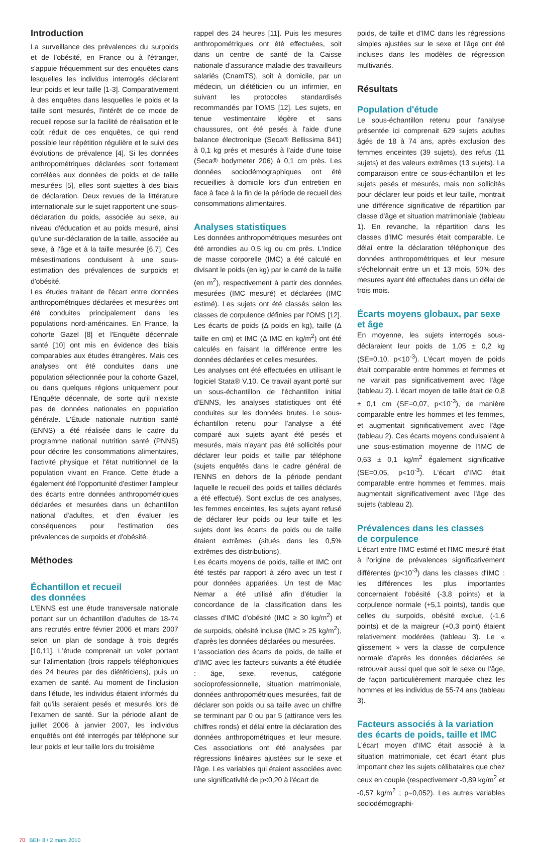Introduction
La surveillance des prévalences du surpoids et de l'obésité, en France ou à l'étranger, s'appuie fréquemment sur des enquêtes dans lesquelles les individus interrogés déclarent leur poids et leur taille [1-3]. Comparativement à des enquêtes dans lesquelles le poids et la taille sont mesurés, l'intérêt de ce mode de recueil repose sur la facilité de réalisation et le coût réduit de ces enquêtes, ce qui rend possible leur répétition régulière et le suivi des évolutions de prévalence [4]. Si les données anthropométriques déclarées sont fortement corrélées aux données de poids et de taille mesurées [5], elles sont sujettes à des biais de déclaration. Deux revues de la littérature internationale sur le sujet rapportent une sous-déclaration du poids, associée au sexe, au niveau d'éducation et au poids mesuré, ainsi qu'une sur-déclaration de la taille, associée au sexe, à l'âge et à la taille mesurée [6,7]. Ces mésestimations conduisent à une sous-estimation des prévalences de surpoids et d'obésité.
Les études traitant de l'écart entre données anthropométriques déclarées et mesurées ont été conduites principalement dans les populations nord-américaines. En France, la cohorte Gazel [8] et l'Enquête décennale santé [10] ont mis en évidence des biais comparables aux études étrangères. Mais ces analyses ont été conduites dans une population sélectionnée pour la cohorte Gazel, ou dans quelques régions uniquement pour l'Enquête décennale, de sorte qu'il n'existe pas de données nationales en population générale. L'Étude nationale nutrition santé (ENNS) a été réalisée dans le cadre du programme national nutrition santé (PNNS) pour décrire les consommations alimentaires, l'activité physique et l'état nutritionnel de la population vivant en France. Cette étude a également été l'opportunité d'estimer l'ampleur des écarts entre données anthropométriques déclarées et mesurées dans un échantillon national d'adultes, et d'en évaluer les conséquences pour l'estimation des prévalences de surpoids et d'obésité.
Méthodes
Échantillon et recueil
des données
L'ENNS est une étude transversale nationale portant sur un échantillon d'adultes de 18-74 ans recrutés entre février 2006 et mars 2007 selon un plan de sondage à trois degrés [10,11]. L'étude comprenait un volet portant sur l'alimentation (trois rappels téléphoniques des 24 heures par des diététiciens), puis un examen de santé. Au moment de l'inclusion dans l'étude, les individus étaient informés du fait qu'ils seraient pesés et mesurés lors de l'examen de santé. Sur la période allant de juillet 2006 à janvier 2007, les individus enquêtés ont été interrogés par téléphone sur leur poids et leur taille lors du troisième
rappel des 24 heures [11]. Puis les mesures anthropométriques ont été effectuées, soit dans un centre de santé de la Caisse nationale d'assurance maladie des travailleurs salariés (CnamTS), soit à domicile, par un médecin, un diététicien ou un infirmier, en suivant les protocoles standardisés recommandés par l'OMS [12]. Les sujets, en tenue vestimentaire légère et sans chaussures, ont été pesés à l'aide d'une balance électronique (Seca® Bellissima 841) à 0,1 kg près et mesurés à l'aide d'une toise (Seca® bodymeter 206) à 0,1 cm près. Les données sociodémographiques ont été recueillies à domicile lors d'un entretien en face à face à la fin de la période de recueil des consommations alimentaires.
Analyses statistiques
Les données anthropométriques mesurées ont été arrondies au 0,5 kg ou cm près. L'indice de masse corporelle (IMC) a été calculé en divisant le poids (en kg) par le carré de la taille (en m<sup>2</sup>), respectivement à partir des données mesurées (IMC mesuré) et déclarées (IMC estimé). Les sujets ont été classés selon les classes de corpulence définies par l'OMS [12]. Les écarts de poids (Δ poids en kg), taille (Δ taille en cm) et IMC (Δ IMC en kg/m<sup>2</sup>) ont été calculés en faisant la différence entre les données déclarées et celles mesurées.
Les analyses ont été effectuées en utilisant le logiciel Stata® V.10. Ce travail ayant porté sur un sous-échantillon de l'échantillon initial d'ENNS, les analyses statistiques ont été conduites sur les données brutes. Le sous-échantillon retenu pour l'analyse a été comparé aux sujets ayant été pesés et mesurés, mais n'ayant pas été sollicités pour déclarer leur poids et taille par téléphone (sujets enquêtés dans le cadre général de l'ENNS en dehors de la période pendant laquelle le recueil des poids et tailles déclarés a été effectué). Sont exclus de ces analyses, les femmes enceintes, les sujets ayant refusé de déclarer leur poids ou leur taille et les sujets dont les écarts de poids ou de taille étaient extrêmes (situés dans les 0,5% extrêmes des distributions).
Les écarts moyens de poids, taille et IMC ont été testés par rapport à zéro avec un test t pour données appariées. Un test de Mac Nemar a été utilisé afin d'étudier la concordance de la classification dans les classes d'IMC d'obésité (IMC ≥ 30 kg/m<sup>2</sup>) et de surpoids, obésité incluse (IMC ≥ 25 kg/m<sup>2</sup>), d'après les données déclarées ou mesurées.
L'association des écarts de poids, de taille et d'IMC avec les facteurs suivants a été étudiée : âge, sexe, revenus, catégorie socioprofessionnelle, situation matrimoniale, données anthropométriques mesurées, fait de déclarer son poids ou sa taille avec un chiffre se terminant par 0 ou par 5 (attirance vers les chiffres ronds) et délai entre la déclaration des données anthropométriques et leur mesure. Ces associations ont été analysées par régressions linéaires ajustées sur le sexe et l'âge. Les variables qui étaient associées avec une significativité de p<0,20 à l'écart de
poids, de taille et d'IMC dans les régressions simples ajustées sur le sexe et l'âge ont été incluses dans les modèles de régression multivariés.
Résultats
Population d'étude
Le sous-échantillon retenu pour l'analyse présentée ici comprenait 629 sujets adultes âgés de 18 à 74 ans, après exclusion des femmes enceintes (39 sujets), des refus (11 sujets) et des valeurs extrêmes (13 sujets). La comparaison entre ce sous-échantillon et les sujets pesés et mesurés, mais non sollicités pour déclarer leur poids et leur taille, montrait une différence significative de répartition par classe d'âge et situation matrimoniale (tableau 1). En revanche, la répartition dans les classes d'IMC mesurés était comparable. Le délai entre la déclaration téléphonique des données anthropométriques et leur mesure s'échelonnait entre un et 13 mois, 50% des mesures ayant été effectuées dans un délai de trois mois.
Écarts moyens globaux, par sexe
et âge
En moyenne, les sujets interrogés sous-déclaraient leur poids de 1,05 ± 0,2 kg (SE=0,10, p<10<sup>-3</sup>). L'écart moyen de poids était comparable entre hommes et femmes et ne variait pas significativement avec l'âge (tableau 2). L'écart moyen de taille était de 0,8 ± 0,1 cm (SE=0,07, p<10<sup>-3</sup>), de manière comparable entre les hommes et les femmes, et augmentait significativement avec l'âge (tableau 2). Ces écarts moyens conduisaient à une sous-estimation moyenne de l'IMC de 0,63 ± 0,1 kg/m<sup>2</sup> également significative (SE=0,05, p<10<sup>-3</sup>). L'écart d'IMC était comparable entre hommes et femmes, mais augmentait significativement avec l'âge des sujets (tableau 2).
Prévalences dans les classes
de corpulence
L'écart entre l'IMC estimé et l'IMC mesuré était à l'origine de prévalences significativement différentes (p<10<sup>-3</sup>) dans les classes d'IMC : les différences les plus importantes concernaient l'obésité (-3,8 points) et la corpulence normale (+5,1 points), tandis que celles du surpoids, obésité exclue, (-1,6 points) et de la maigreur (+0,3 point) étaient relativement modérées (tableau 3). Le « glissement » vers la classe de corpulence normale d'après les données déclarées se retrouvait aussi quel que soit le sexe ou l'âge, de façon particulièrement marquée chez les hommes et les individus de 55-74 ans (tableau 3).
Facteurs associés à la variation
des écarts de poids, taille et IMC
L'écart moyen d'IMC était associé à la situation matrimoniale, cet écart étant plus important chez les sujets célibataires que chez ceux en couple (respectivement -0,89 kg/m<sup>2</sup> et -0,57 kg/m<sup>2</sup> ; p=0,052). Les autres variables sociodémographi-
70 BEH 8 / 2 mars 2010